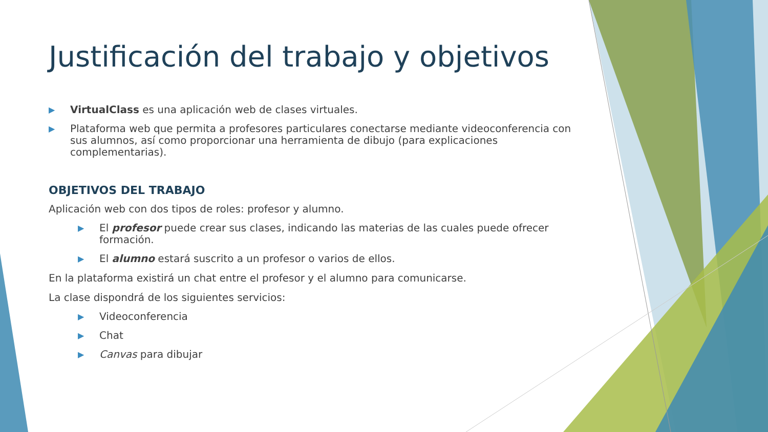Justificación del trabajo y objetivos
▶ VirtualClass es una aplicación web de clases virtuales.
▶ Plataforma web que permita a profesores particulares conectarse mediante videoconferencia con sus alumnos, así como proporcionar una herramienta de dibujo (para explicaciones complementarias).
OBJETIVOS DEL TRABAJO
Aplicación web con dos tipos de roles: profesor y alumno.
▶ El profesor puede crear sus clases, indicando las materias de las cuales puede ofrecer formación.
▶ El alumno estará suscrito a un profesor o varios de ellos.
En la plataforma existirá un chat entre el profesor y el alumno para comunicarse.
La clase dispondrá de los siguientes servicios:
▶ Videoconferencia
▶ Chat
▶ Canvas para dibujar